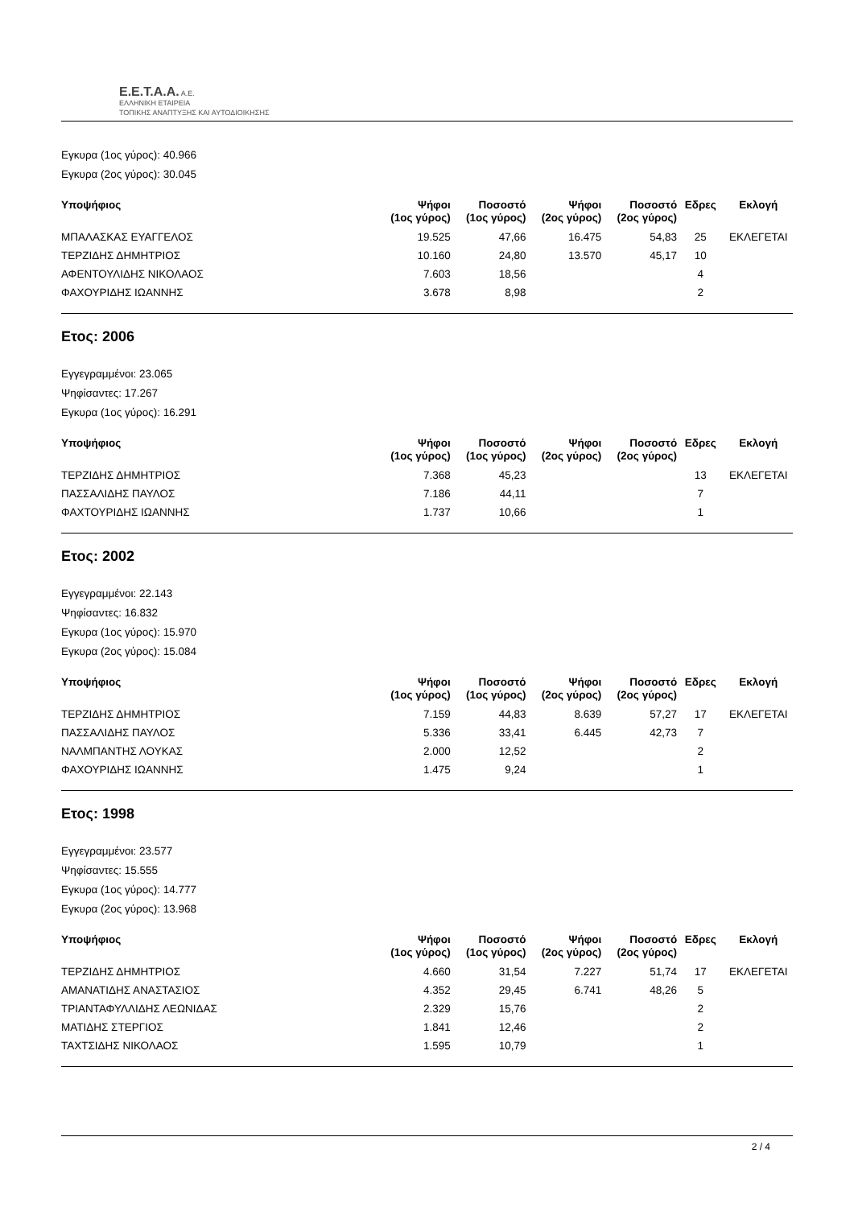E.E.T.A.A. A.E.
ΕΛΛΗΝΙΚΗ ΕΤΑΙΡΕΙΑ
ΤΟΠΙΚΗΣ ΑΝΑΠΤΥΞΗΣ ΚΑΙ ΑΥΤΟΔΙΟΙΚΗΣΗΣ
Εγκυρα (1ος γύρος): 40.966
Εγκυρα (2ος γύρος): 30.045
| Υποψήφιος | Ψήφοι (1ος γύρος) | Ποσοστό (1ος γύρος) | Ψήφοι (2ος γύρος) | Ποσοστό (2ος γύρος) | Εδρες | Εκλογή |
| --- | --- | --- | --- | --- | --- | --- |
| ΜΠΑΛΑΣΚΑΣ ΕΥΑΓΓΕΛΟΣ | 19.525 | 47,66 | 16.475 | 54,83 | 25 | ΕΚΛΕΓΕΤΑΙ |
| ΤΕΡΖΙΔΗΣ ΔΗΜΗΤΡΙΟΣ | 10.160 | 24,80 | 13.570 | 45,17 | 10 | |
| ΑΦΕΝΤΟΥΛΙΔΗΣ ΝΙΚΟΛΑΟΣ | 7.603 | 18,56 | | | 4 | |
| ΦΑΧΟΥΡΙΔΗΣ ΙΩΑΝΝΗΣ | 3.678 | 8,98 | | | 2 | |
Ετος: 2006
Εγγεγραμμένοι: 23.065
Ψηφίσαντες: 17.267
Εγκυρα (1ος γύρος): 16.291
| Υποψήφιος | Ψήφοι (1ος γύρος) | Ποσοστό (1ος γύρος) | Ψήφοι (2ος γύρος) | Ποσοστό (2ος γύρος) | Εδρες | Εκλογή |
| --- | --- | --- | --- | --- | --- | --- |
| ΤΕΡΖΙΔΗΣ ΔΗΜΗΤΡΙΟΣ | 7.368 | 45,23 | | | 13 | ΕΚΛΕΓΕΤΑΙ |
| ΠΑΣΣΑΛΙΔΗΣ ΠΑΥΛΟΣ | 7.186 | 44,11 | | | 7 | |
| ΦΑΧΤΟΥΡΙΔΗΣ ΙΩΑΝΝΗΣ | 1.737 | 10,66 | | | 1 | |
Ετος: 2002
Εγγεγραμμένοι: 22.143
Ψηφίσαντες: 16.832
Εγκυρα (1ος γύρος): 15.970
Εγκυρα (2ος γύρος): 15.084
| Υποψήφιος | Ψήφοι (1ος γύρος) | Ποσοστό (1ος γύρος) | Ψήφοι (2ος γύρος) | Ποσοστό (2ος γύρος) | Εδρες | Εκλογή |
| --- | --- | --- | --- | --- | --- | --- |
| ΤΕΡΖΙΔΗΣ ΔΗΜΗΤΡΙΟΣ | 7.159 | 44,83 | 8.639 | 57,27 | 17 | ΕΚΛΕΓΕΤΑΙ |
| ΠΑΣΣΑΛΙΔΗΣ ΠΑΥΛΟΣ | 5.336 | 33,41 | 6.445 | 42,73 | 7 | |
| ΝΑΛΜΠΑΝΤΗΣ ΛΟΥΚΑΣ | 2.000 | 12,52 | | | 2 | |
| ΦΑΧΟΥΡΙΔΗΣ ΙΩΑΝΝΗΣ | 1.475 | 9,24 | | | 1 | |
Ετος: 1998
Εγγεγραμμένοι: 23.577
Ψηφίσαντες: 15.555
Εγκυρα (1ος γύρος): 14.777
Εγκυρα (2ος γύρος): 13.968
| Υποψήφιος | Ψήφοι (1ος γύρος) | Ποσοστό (1ος γύρος) | Ψήφοι (2ος γύρος) | Ποσοστό (2ος γύρος) | Εδρες | Εκλογή |
| --- | --- | --- | --- | --- | --- | --- |
| ΤΕΡΖΙΔΗΣ ΔΗΜΗΤΡΙΟΣ | 4.660 | 31,54 | 7.227 | 51,74 | 17 | ΕΚΛΕΓΕΤΑΙ |
| ΑΜΑΝΑΤΙΔΗΣ ΑΝΑΣΤΑΣΙΟΣ | 4.352 | 29,45 | 6.741 | 48,26 | 5 | |
| ΤΡΙΑΝΤΑΦΥΛΛΙΔΗΣ ΛΕΩΝΙΔΑΣ | 2.329 | 15,76 | | | 2 | |
| ΜΑΤΙΔΗΣ ΣΤΕΡΓΙΟΣ | 1.841 | 12,46 | | | 2 | |
| ΤΑΧΤΣΙΔΗΣ ΝΙΚΟΛΑΟΣ | 1.595 | 10,79 | | | 1 | |
2 / 4